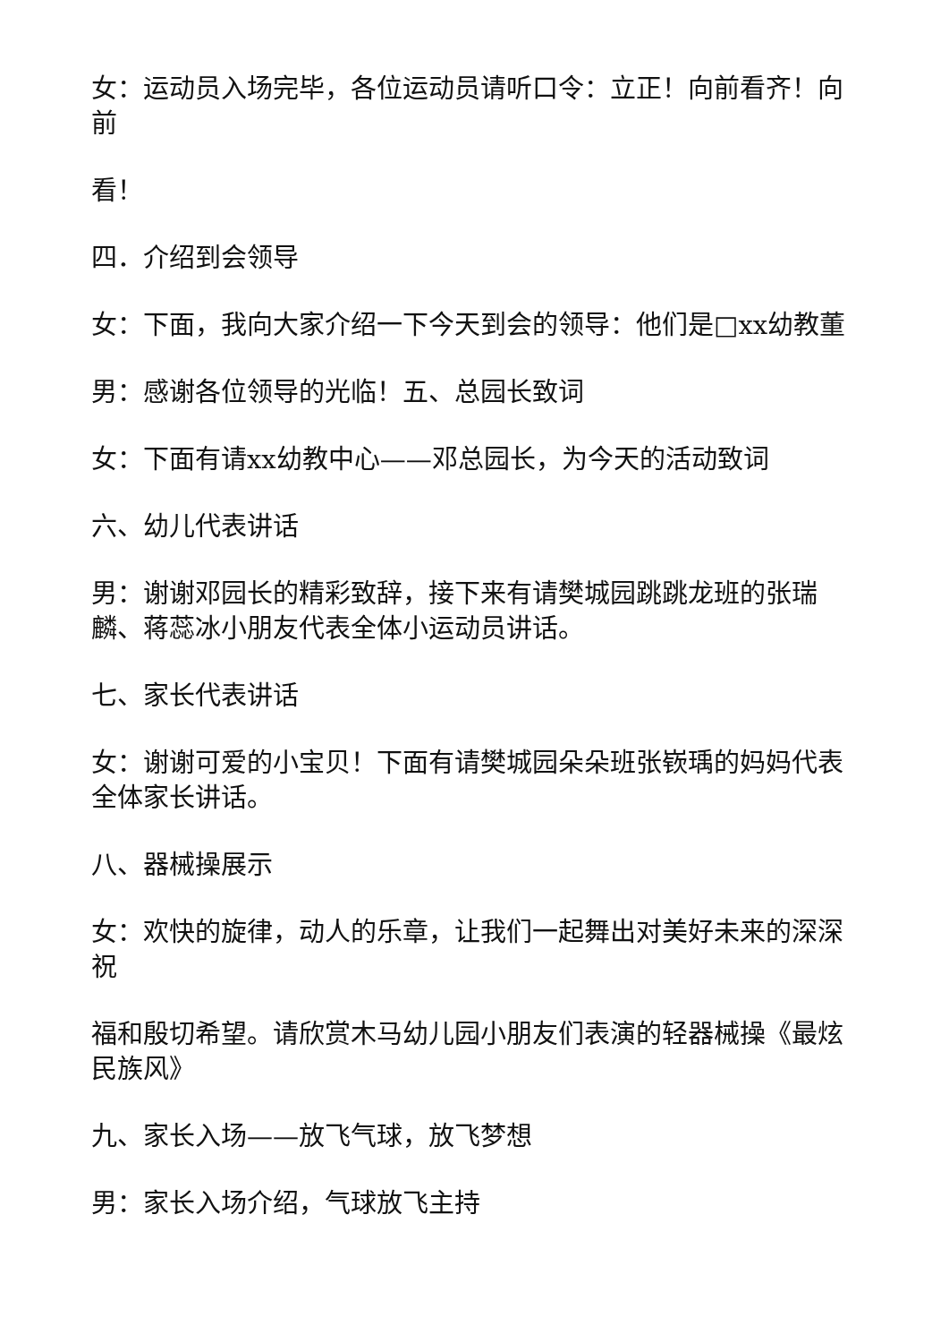女：运动员入场完毕，各位运动员请听口令：立正！向前看齐！向前
看！
四．介绍到会领导
女：下面，我向大家介绍一下今天到会的领导：他们是□xx幼教董
男：感谢各位领导的光临！五、总园长致词
女：下面有请xx幼教中心——邓总园长，为今天的活动致词
六、幼儿代表讲话
男：谢谢邓园长的精彩致辞，接下来有请樊城园跳跳龙班的张瑞麟、蒋蕊冰小朋友代表全体小运动员讲话。
七、家长代表讲话
女：谢谢可爱的小宝贝！下面有请樊城园朵朵班张嵚瑀的妈妈代表全体家长讲话。
八、器械操展示
女：欢快的旋律，动人的乐章，让我们一起舞出对美好未来的深深祝
福和殷切希望。请欣赏木马幼儿园小朋友们表演的轻器械操《最炫民族风》
九、家长入场——放飞气球，放飞梦想
男：家长入场介绍，气球放飞主持